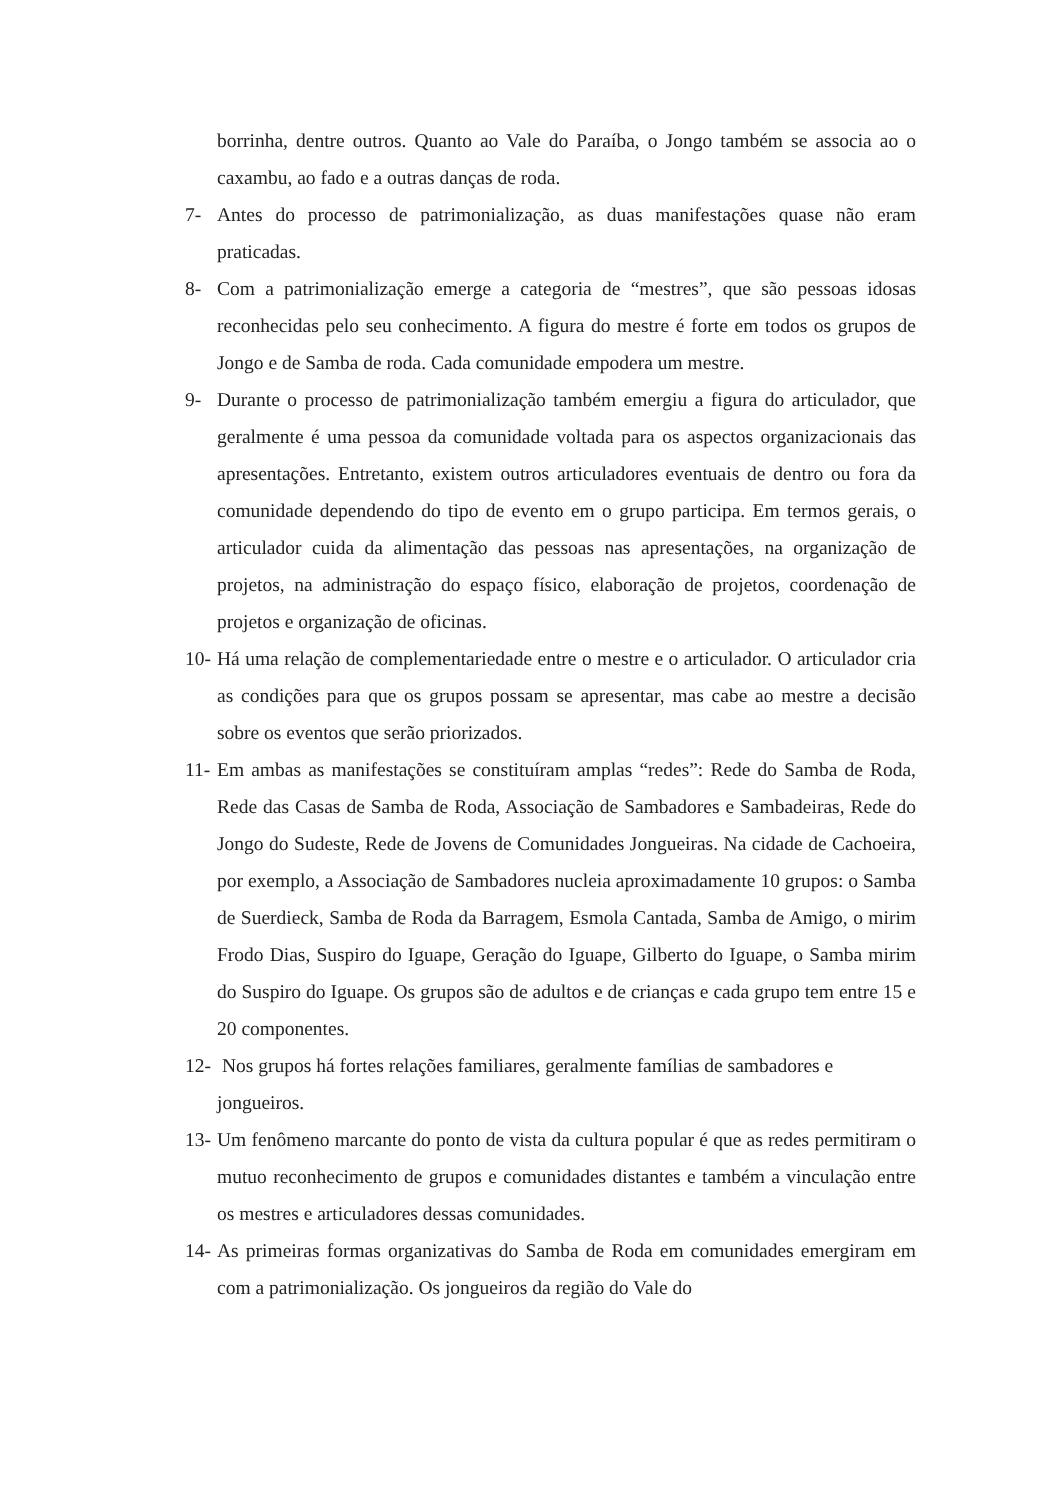borrinha, dentre outros. Quanto ao Vale do Paraíba, o Jongo também se associa ao o caxambu, ao fado e a outras danças de roda.
7- Antes do processo de patrimonialização, as duas manifestações quase não eram praticadas.
8- Com a patrimonialização emerge a categoria de “mestres”, que são pessoas idosas reconhecidas pelo seu conhecimento. A figura do mestre é forte em todos os grupos de Jongo e de Samba de roda. Cada comunidade empodera um mestre.
9- Durante o processo de patrimonialização também emergiu a figura do articulador, que geralmente é uma pessoa da comunidade voltada para os aspectos organizacionais das apresentações. Entretanto, existem outros articuladores eventuais de dentro ou fora da comunidade dependendo do tipo de evento em o grupo participa. Em termos gerais, o articulador cuida da alimentação das pessoas nas apresentações, na organização de projetos, na administração do espaço físico, elaboração de projetos, coordenação de projetos e organização de oficinas.
10-
Há uma relação de complementariedade entre o mestre e o articulador. O articulador cria as condições para que os grupos possam se apresentar, mas cabe ao mestre a decisão sobre os eventos que serão priorizados.
11-
Em ambas as manifestações se constituíram amplas “redes”: Rede do Samba de Roda, Rede das Casas de Samba de Roda, Associação de Sambadores e Sambadeiras, Rede do Jongo do Sudeste, Rede de Jovens de Comunidades Jongueiras. Na cidade de Cachoeira, por exemplo, a Associação de Sambadores nucleia aproximadamente 10 grupos: o Samba de Suerdieck, Samba de Roda da Barragem, Esmola Cantada, Samba de Amigo, o mirim Frodo Dias, Suspiro do Iguape, Geração do Iguape, Gilberto do Iguape, o Samba mirim do Suspiro do Iguape. Os grupos são de adultos e de crianças e cada grupo tem entre 15 e 20 componentes.
12-
Nos grupos há fortes relações familiares, geralmente famílias de sambadores e jongueiros.
13-
Um fenômeno marcante do ponto de vista da cultura popular é que as redes permitiram o mutuo reconhecimento de grupos e comunidades distantes e também a vinculação entre os mestres e articuladores dessas comunidades.
14-
As primeiras formas organizativas do Samba de Roda em comunidades emergiram em com a patrimonialização. Os jongueiros da região do Vale do